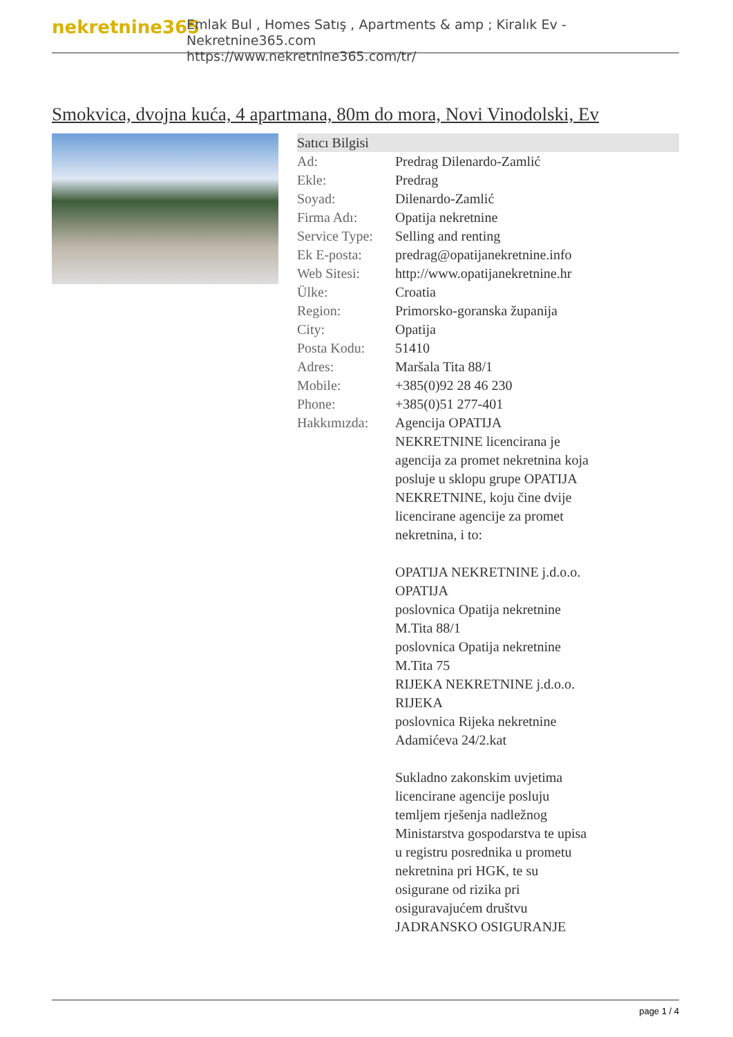nekretnine365
Emlak Bul , Homes Satış , Apartments & amp ; Kiralık Ev - Nekretnine365.com
https://www.nekretnine365.com/tr/
Smokvica, dvojna kuća, 4 apartmana, 80m do mora, Novi Vinodolski, Ev
| Satıcı Bilgisi | | |
| --- | --- | --- |
| Ad: | Predrag Dilenardo-Zamlić | |
| Ekle: | Predrag | |
| Soyad: | Dilenardo-Zamlić | |
| Firma Adı: | Opatija nekretnine | |
| Service Type: | Selling and renting | |
| Ek E-posta: | predrag@opatijanekretnine.info | |
| Web Sitesi: | http://www.opatijanekretnine.hr | |
| Ülke: | Croatia | |
| Region: | Primorsko-goranska županija | |
| City: | Opatija | |
| Posta Kodu: | 51410 | |
| Adres: | Maršala Tita 88/1 | |
| Mobile: | +385(0)92 28 46 230 | |
| Phone: | +385(0)51 277-401 | |
| Hakkımızda: | Agencija OPATIJA NEKRETNINE licencirana je agencija za promet nekretnina koja posluje u sklopu grupe OPATIJA NEKRETNINE, koju čine dvije licencirane agencije za promet nekretnina, i to: OPATIJA NEKRETNINE j.d.o.o. OPATIJA poslovnica Opatija nekretnine M.Tita 88/1 poslovnica Opatija nekretnine M.Tita 75 RIJEKA NEKRETNINE j.d.o.o. RIJEKA poslovnica Rijeka nekretnine Adamićeva 24/2.kat Sukladno zakonskim uvjetima licencirane agencije posluju temljem rješenja nadležnog Ministarstva gospodarstva te upisa u registru posrednika u prometu nekretnina pri HGK, te su osigurane od rizika pri osiguravajućem društvu JADRANSKO OSIGURANJE | |
page 1 / 4